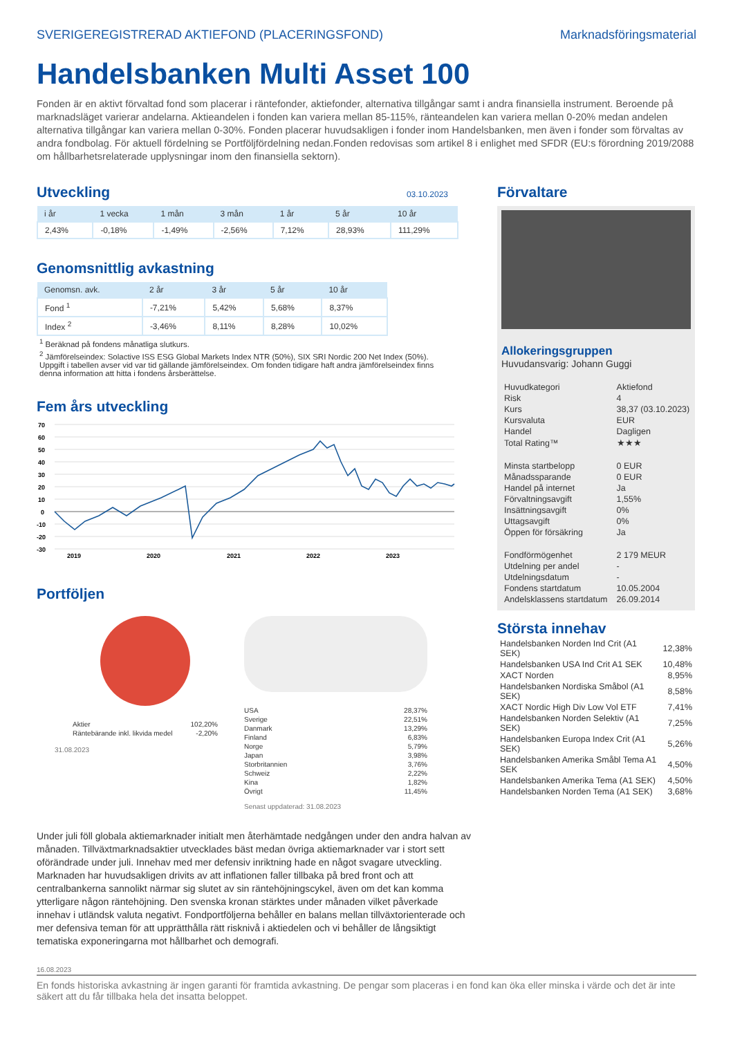SVERIGEREGISTRERAD AKTIEFOND (PLACERINGSFOND) Marknadsföringsmaterial
Handelsbanken Multi Asset 100
Fonden är en aktivt förvaltad fond som placerar i räntefonder, aktiefonder, alternativa tillgångar samt i andra finansiella instrument. Beroende på marknadsläget varierar andelarna. Aktieandelen i fonden kan variera mellan 85-115%, ränteandelen kan variera mellan 0-20% medan andelen alternativa tillgångar kan variera mellan 0-30%. Fonden placerar huvudsakligen i fonder inom Handelsbanken, men även i fonder som förvaltas av andra fondbolag. För aktuell fördelning se Portföljfördelning nedan.Fonden redovisas som artikel 8 i enlighet med SFDR (EU:s förordning 2019/2088 om hållbarhetsrelaterade upplysningar inom den finansiella sektorn).
Utveckling
03.10.2023
| i år | 1 vecka | 1 mån | 3 mån | 1 år | 5 år | 10 år |
| --- | --- | --- | --- | --- | --- | --- |
| 2,43% | -0,18% | -1,49% | -2,56% | 7,12% | 28,93% | 111,29% |
Genomsnittlig avkastning
| Genomsn. avk. | 2 år | 3 år | 5 år | 10 år |
| --- | --- | --- | --- | --- |
| Fond <sup>1</sup> | -7,21% | 5,42% | 5,68% | 8,37% |
| Index <sup>2</sup> | -3,46% | 8,11% | 8,28% | 10,02% |
<sup>1</sup> Beräknad på fondens månatliga slutkurs.
<sup>2</sup> Jämförelseindex: Solactive ISS ESG Global Markets Index NTR (50%), SIX SRI Nordic 200 Net Index (50%). Uppgift i tabellen avser vid var tid gällande jämförelseindex. Om fonden tidigare haft andra jämförelseindex finns denna information att hitta i fondens årsberättelse.
Fem års utveckling
70
60
50
40
30
20
10
0
-10
-20
-30
2019
2020
2021
2022
2023
Portföljen
| Aktier | 102,20% |
| Räntebärande inkl. likvida medel | -2,20% |
31.08.2023
| USA | 28,37% |
| Sverige | 22,51% |
| Danmark | 13,29% |
| Finland | 6,83% |
| Norge | 5,79% |
| Japan | 3,98% |
| Storbritannien | 3,76% |
| Schweiz | 2,22% |
| Kina | 1,82% |
| Övrigt | 11,45% |
Senast uppdaterad: 31.08.2023
Förvaltare
Allokeringsgruppen
Huvudansvarig: Johann Guggi
| Huvudkategori | Aktiefond |
| Risk | 4 |
| Kurs | 38,37 (03.10.2023) |
| Kursvaluta | EUR |
| Handel | Dagligen |
| Total Rating™ | ★★★ |
| Minsta startbelopp | 0 EUR |
| Månadssparande | 0 EUR |
| Handel på internet | Ja |
| Förvaltningsavgift | 1,55% |
| Insättningsavgift | 0% |
| Uttagsavgift | 0% |
| Öppen för försäkring | Ja |
| Fondförmögenhet | 2 179 MEUR |
| Utdelning per andel | - |
| Utdelningsdatum | - |
| Fondens startdatum | 10.05.2004 |
| Andelsklassens startdatum | 26.09.2014 |
Största innehav
| Handelsbanken Norden Ind Crit (A1 SEK) | 12,38% |
| Handelsbanken USA Ind Crit A1 SEK | 10,48% |
| XACT Norden | 8,95% |
| Handelsbanken Nordiska Småbol (A1 SEK) | 8,58% |
| XACT Nordic High Div Low Vol ETF | 7,41% |
| Handelsbanken Norden Selektiv (A1 SEK) | 7,25% |
| Handelsbanken Europa Index Crit (A1 SEK) | 5,26% |
| Handelsbanken Amerika Småbl Tema A1 SEK | 4,50% |
| Handelsbanken Amerika Tema (A1 SEK) | 4,50% |
| Handelsbanken Norden Tema (A1 SEK) | 3,68% |
Under juli föll globala aktiemarknader initialt men återhämtade nedgången under den andra halvan av månaden. Tillväxtmarknadsaktier utvecklades bäst medan övriga aktiemarknader var i stort sett oförändrade under juli. Innehav med mer defensiv inriktning hade en något svagare utveckling. Marknaden har huvudsakligen drivits av att inflationen faller tillbaka på bred front och att centralbankerna sannolikt närmar sig slutet av sin räntehöjningscykel, även om det kan komma ytterligare någon räntehöjning. Den svenska kronan stärktes under månaden vilket påverkade innehav i utländsk valuta negativt. Fondportföljerna behåller en balans mellan tillväxtorienterade och mer defensiva teman för att upprätthålla rätt risknivå i aktiedelen och vi behåller de långsiktigt tematiska exponeringarna mot hållbarhet och demografi.
16.08.2023
En fonds historiska avkastning är ingen garanti för framtida avkastning. De pengar som placeras i en fond kan öka eller minska i värde och det är inte säkert att du får tillbaka hela det insatta beloppet.